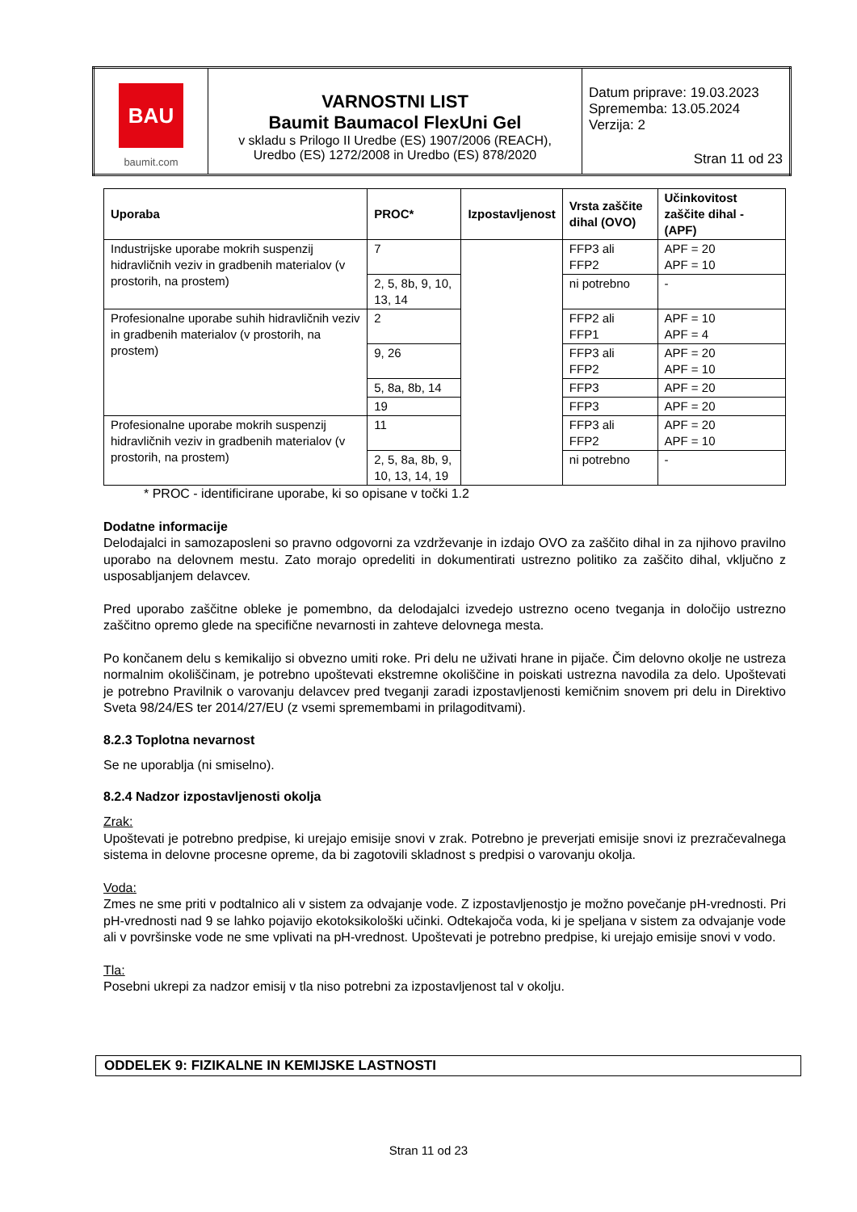| BAU baumit.com | VARNOSTNI LIST Baumit Baumacol FlexUni Gel v skladu s Prilogo II Uredbe (ES) 1907/2006 (REACH), Uredbo (ES) 1272/2008 in Uredbo (ES) 878/2020 | Datum priprave: 19.03.2023 Sprememba: 13.05.2024 Verzija: 2 Stran 11 od 23 |
| Uporaba | PROC* | Izpostavljenost | Vrsta zaščite dihal (OVO) | Učinkovitost zaščite dihal - (APF) |
| --- | --- | --- | --- | --- |
| Industrijske uporabe mokrih suspenzij hidravličnih veziv in gradbenih materialov (v prostorih, na prostem) | 7 | | FFP3 ali FFP2 | APF = 20 APF = 10 |
| | 2, 5, 8b, 9, 10, 13, 14 | | ni potrebno | - |
| Profesionalne uporabe suhih hidravličnih veziv in gradbenih materialov (v prostorih, na prostem) | 2 | | FFP2 ali FFP1 | APF = 10 APF = 4 |
| | 9, 26 | | FFP3 ali FFP2 | APF = 20 APF = 10 |
| | 5, 8a, 8b, 14 | | FFP3 | APF = 20 |
| | 19 | | FFP3 | APF = 20 |
| Profesionalne uporabe mokrih suspenzij hidravličnih veziv in gradbenih materialov (v prostorih, na prostem) | 11 | | FFP3 ali FFP2 | APF = 20 APF = 10 |
| | 2, 5, 8a, 8b, 9, 10, 13, 14, 19 | | ni potrebno | - |
* PROC - identificirane uporabe, ki so opisane v točki 1.2
Dodatne informacije
Delodajalci in samozaposleni so pravno odgovorni za vzdrževanje in izdajo OVO za zaščito dihal in za njihovo pravilno uporabo na delovnem mestu. Zato morajo opredeliti in dokumentirati ustrezno politiko za zaščito dihal, vključno z usposabljanjem delavcev.
Pred uporabo zaščitne obleke je pomembno, da delodajalci izvedejo ustrezno oceno tveganja in določijo ustrezno zaščitno opremo glede na specifične nevarnosti in zahteve delovnega mesta.
Po končanem delu s kemikalijo si obvezno umiti roke. Pri delu ne uživati hrane in pijače. Čim delovno okolje ne ustreza normalnim okoliščinam, je potrebno upoštevati ekstremne okoliščine in poiskati ustrezna navodila za delo. Upoštevati je potrebno Pravilnik o varovanju delavcev pred tveganji zaradi izpostavljenosti kemičnim snovem pri delu in Direktivo Sveta 98/24/ES ter 2014/27/EU (z vsemi spremembami in prilagoditvami).
8.2.3 Toplotna nevarnost
Se ne uporablja (ni smiselno).
8.2.4 Nadzor izpostavljenosti okolja
Zrak:
Upoštevati je potrebno predpise, ki urejajo emisije snovi v zrak. Potrebno je preverjati emisije snovi iz prezračevalnega sistema in delovne procesne opreme, da bi zagotovili skladnost s predpisi o varovanju okolja.
Voda:
Zmes ne sme priti v podtalnico ali v sistem za odvajanje vode. Z izpostavljenostjo je možno povečanje pH-vrednosti. Pri pH-vrednosti nad 9 se lahko pojavijo ekotoksikološki učinki. Odtekajoča voda, ki je speljana v sistem za odvajanje vode ali v površinske vode ne sme vplivati na pH-vrednost. Upoštevati je potrebno predpise, ki urejajo emisije snovi v vodo.
Tla:
Posebni ukrepi za nadzor emisij v tla niso potrebni za izpostavljenost tal v okolju.
ODDELEK 9: FIZIKALNE IN KEMIJSKE LASTNOSTI
Stran 11 od 23